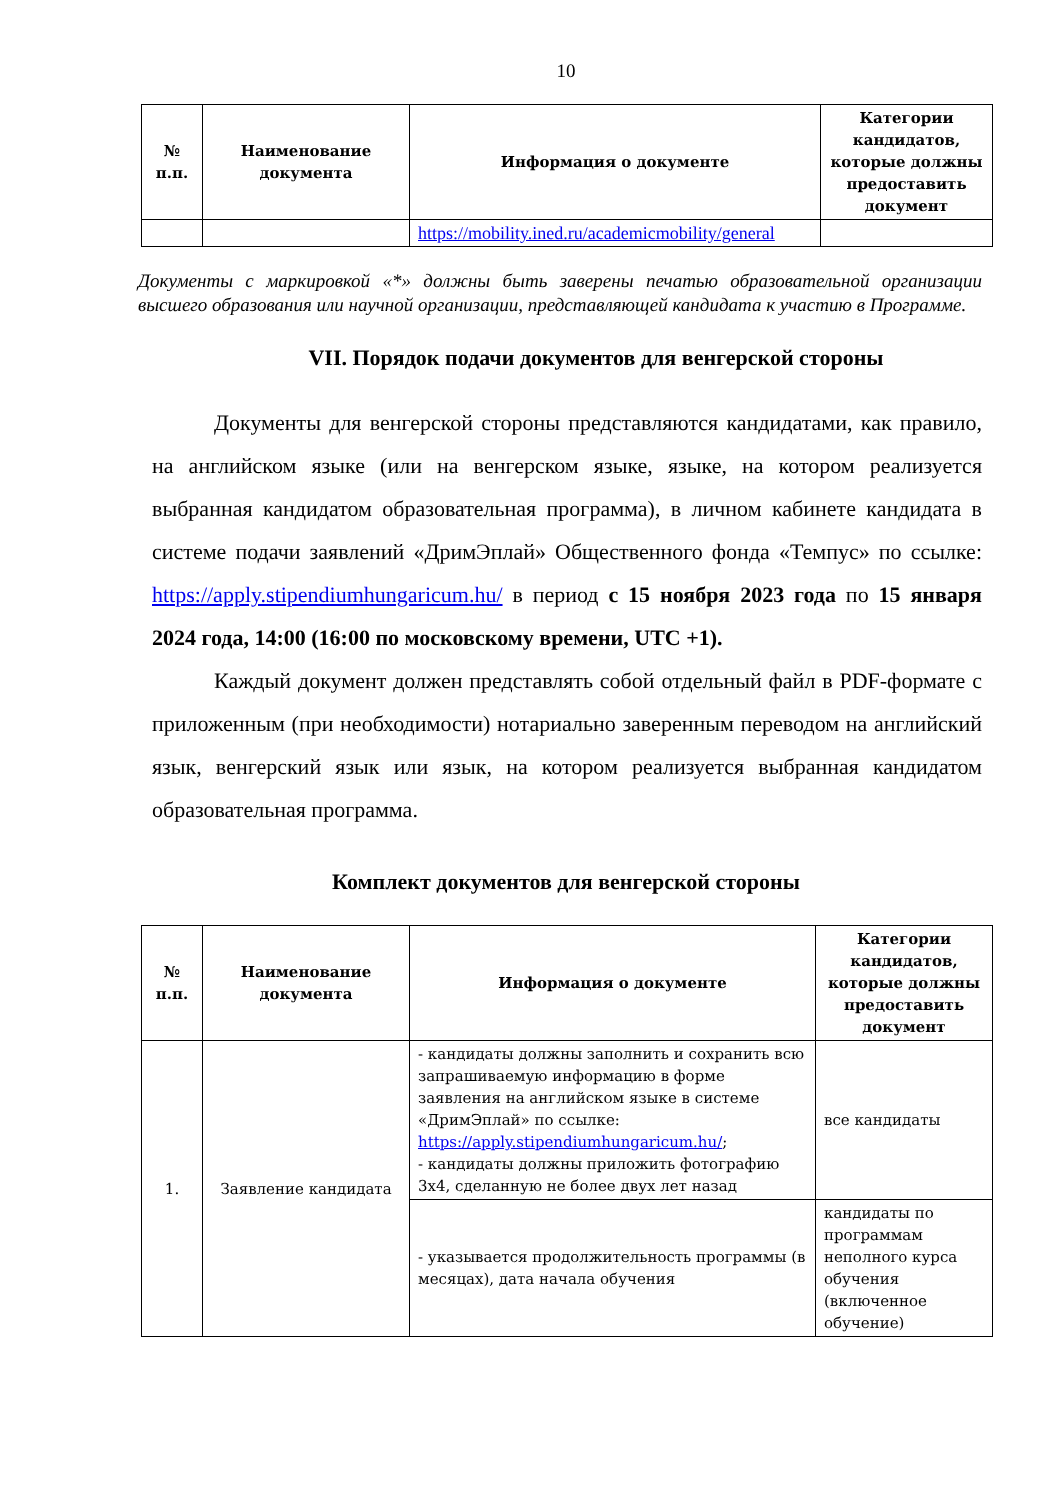10
| № п.п. | Наименование документа | Информация о документе | Категории кандидатов, которые должны предоставить документ |
| --- | --- | --- | --- |
| | | https://mobility.ined.ru/academicmobility/general | |
Документы с маркировкой «*» должны быть заверены печатью образовательной организации высшего образования или научной организации, представляющей кандидата к участию в Программе.
VII. Порядок подачи документов для венгерской стороны
Документы для венгерской стороны представляются кандидатами, как правило, на английском языке (или на венгерском языке, языке, на котором реализуется выбранная кандидатом образовательная программа), в личном кабинете кандидата в системе подачи заявлений «ДримЭплай» Общественного фонда «Темпус» по ссылке: https://apply.stipendiumhungaricum.hu/ в период с 15 ноября 2023 года по 15 января 2024 года, 14:00 (16:00 по московскому времени, UTC +1).
Каждый документ должен представлять собой отдельный файл в PDF-формате с приложенным (при необходимости) нотариально заверенным переводом на английский язык, венгерский язык или язык, на котором реализуется выбранная кандидатом образовательная программа.
Комплект документов для венгерской стороны
| № п.п. | Наименование документа | Информация о документе | Категории кандидатов, которые должны предоставить документ |
| --- | --- | --- | --- |
| 1. | Заявление кандидата | - кандидаты должны заполнить и сохранить всю запрашиваемую информацию в форме заявления на английском языке в системе «ДримЭплай» по ссылке: https://apply.stipendiumhungaricum.hu/ ; - кандидаты должны приложить фотографию 3x4, сделанную не более двух лет назад | все кандидаты |
| | | - указывается продолжительность программы (в месяцах), дата начала обучения | кандидаты по программам неполного курса обучения (включенное обучение) |